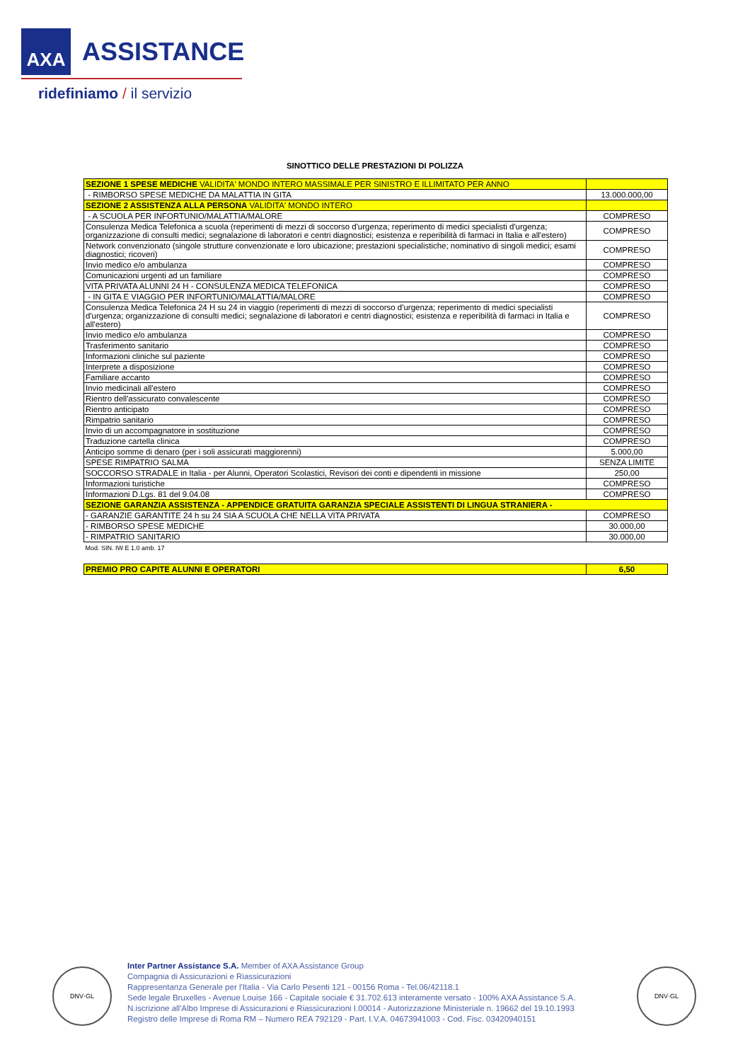AXA
ASSISTANCE
ridefiniamo / il servizio
SINOTTICO DELLE PRESTAZIONI DI POLIZZA
| SEZIONE 1 SPESE MEDICHE VALIDITA' MONDO INTERO MASSIMALE PER SINISTRO E ILLIMITATO PER ANNO | |
| - RIMBORSO SPESE MEDICHE DA MALATTIA IN GITA | 13.000.000,00 |
| SEZIONE 2 ASSISTENZA ALLA PERSONA VALIDITA' MONDO INTERO | |
| - A SCUOLA PER INFORTUNIO/MALATTIA/MALORE | COMPRESO |
| Consulenza Medica Telefonica a scuola (reperimenti di mezzi di soccorso d'urgenza; reperimento di medici specialisti d'urgenza; organizzazione di consulti medici; segnalazione di laboratori e centri diagnostici; esistenza e reperibilità di farmaci in Italia e all'estero) | COMPRESO |
| Network convenzionato (singole strutture convenzionate e loro ubicazione; prestazioni specialistiche; nominativo di singoli medici; esami diagnostici; ricoveri) | COMPRESO |
| Invio medico e/o ambulanza | COMPRESO |
| Comunicazioni urgenti ad un familiare | COMPRESO |
| VITA PRIVATA ALUNNI 24 H - CONSULENZA MEDICA TELEFONICA | COMPRESO |
| - IN GITA E VIAGGIO PER INFORTUNIO/MALATTIA/MALORE | COMPRESO |
| Consulenza Medica Telefonica 24 H su 24 in viaggio (reperimenti di mezzi di soccorso d'urgenza; reperimento di medici specialisti d'urgenza; organizzazione di consulti medici; segnalazione di laboratori e centri diagnostici; esistenza e reperibilità di farmaci in Italia e all'estero) | COMPRESO |
| Invio medico e/o ambulanza | COMPRESO |
| Trasferimento sanitario | COMPRESO |
| Informazioni cliniche sul paziente | COMPRESO |
| Interprete a disposizione | COMPRESO |
| Familiare accanto | COMPRESO |
| Invio medicinali all'estero | COMPRESO |
| Rientro dell'assicurato convalescente | COMPRESO |
| Rientro anticipato | COMPRESO |
| Rimpatrio sanitario | COMPRESO |
| Invio di un accompagnatore in sostituzione | COMPRESO |
| Traduzione cartella clinica | COMPRESO |
| Anticipo somme di denaro (per i soli assicurati maggiorenni) | 5.000,00 |
| SPESE RIMPATRIO SALMA | SENZA LIMITE |
| SOCCORSO STRADALE in Italia - per Alunni, Operatori Scolastici, Revisori dei conti e dipendenti in missione | 250,00 |
| Informazioni turistiche | COMPRESO |
| Informazioni D.Lgs. 81 del 9.04.08 | COMPRESO |
| SEZIONE GARANZIA ASSISTENZA - APPENDICE GRATUITA GARANZIA SPECIALE ASSISTENTI DI LINGUA STRANIERA - | |
| - GARANZIE GARANTITE 24 h su 24 SIA A SCUOLA CHE NELLA VITA PRIVATA | COMPRESO |
| - RIMBORSO SPESE MEDICHE | 30.000,00 |
| - RIMPATRIO SANITARIO | 30.000,00 |
| Mod. SIN. IW E 1.0 amb. 17 | |
| PREMIO PRO CAPITE ALUNNI E OPERATORI | 6,50 |
DNV·GL
Inter Partner Assistance S.A. Member of AXA Assistance Group
Compagnia di Assicurazioni e Riassicurazioni
Rappresentanza Generale per l'Italia - Via Carlo Pesenti 121 - 00156 Roma - Tel.06/42118.1
Sede legale Bruxelles - Avenue Louise 166 - Capitale sociale € 31.702.613 interamente versato - 100% AXA Assistance S.A.
N.iscrizione all'Albo Imprese di Assicurazioni e Riassicurazioni I.00014 - Autorizzazione Ministeriale n. 19662 del 19.10.1993
Registro delle Imprese di Roma RM – Numero REA 792129 - Part. I.V.A. 04673941003 - Cod. Fisc. 03420940151
DNV·GL